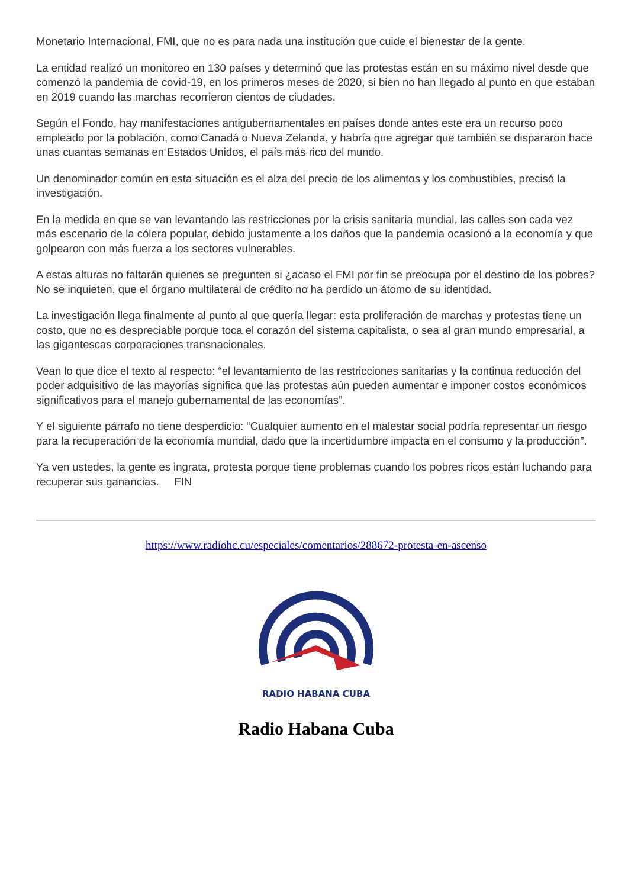Monetario Internacional, FMI, que no es para nada una institución que cuide el bienestar de la gente.
La entidad realizó un monitoreo en 130 países y determinó que las protestas están en su máximo nivel desde que comenzó la pandemia de covid-19, en los primeros meses de 2020, si bien no han llegado al punto en que estaban en 2019 cuando las marchas recorrieron cientos de ciudades.
Según el Fondo, hay manifestaciones antigubernamentales en países donde antes este era un recurso poco empleado por la población, como Canadá o Nueva Zelanda, y habría que agregar que también se dispararon hace unas cuantas semanas en Estados Unidos, el país más rico del mundo.
Un denominador común en esta situación es el alza del precio de los alimentos y los combustibles, precisó la investigación.
En la medida en que se van levantando las restricciones por la crisis sanitaria mundial, las calles son cada vez más escenario de la cólera popular, debido justamente a los daños que la pandemia ocasionó a la economía y que golpearon con más fuerza a los sectores vulnerables.
A estas alturas no faltarán quienes se pregunten si ¿acaso el FMI por fin se preocupa por el destino de los pobres? No se inquieten, que el órgano multilateral de crédito no ha perdido un átomo de su identidad.
La investigación llega finalmente al punto al que quería llegar: esta proliferación de marchas y protestas tiene un costo, que no es despreciable porque toca el corazón del sistema capitalista, o sea al gran mundo empresarial, a las gigantescas corporaciones transnacionales.
Vean lo que dice el texto al respecto: “el levantamiento de las restricciones sanitarias y la continua reducción del poder adquisitivo de las mayorías significa que las protestas aún pueden aumentar e imponer costos económicos significativos para el manejo gubernamental de las economías”.
Y el siguiente párrafo no tiene desperdicio: “Cualquier aumento en el malestar social podría representar un riesgo para la recuperación de la economía mundial, dado que la incertidumbre impacta en el consumo y la producción”.
Ya ven ustedes, la gente es ingrata, protesta porque tiene problemas cuando los pobres ricos están luchando para recuperar sus ganancias. FIN
https://www.radiohc.cu/especiales/comentarios/288672-protesta-en-ascenso
RADIO HABANA CUBA
Radio Habana Cuba